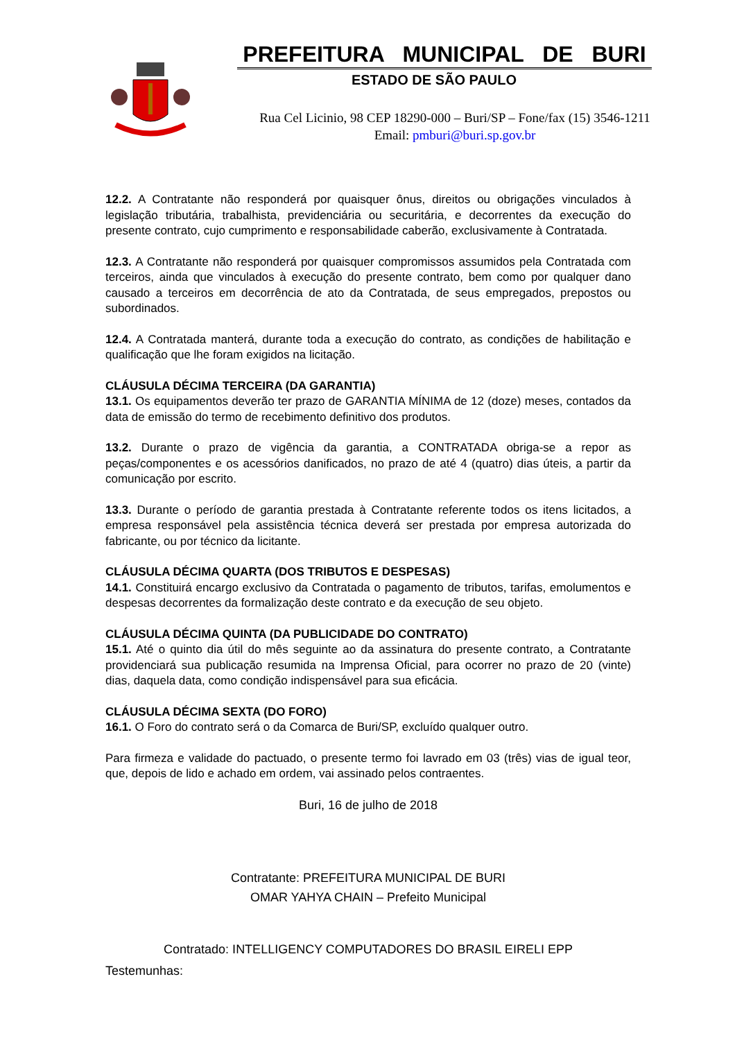PREFEITURA MUNICIPAL DE BURI
ESTADO DE SÃO PAULO
Rua Cel Licinio, 98 CEP 18290-000 – Buri/SP – Fone/fax (15) 3546-1211
Email: pmburi@buri.sp.gov.br
12.2. A Contratante não responderá por quaisquer ônus, direitos ou obrigações vinculados à legislação tributária, trabalhista, previdenciária ou securitária, e decorrentes da execução do presente contrato, cujo cumprimento e responsabilidade caberão, exclusivamente à Contratada.
12.3. A Contratante não responderá por quaisquer compromissos assumidos pela Contratada com terceiros, ainda que vinculados à execução do presente contrato, bem como por qualquer dano causado a terceiros em decorrência de ato da Contratada, de seus empregados, prepostos ou subordinados.
12.4. A Contratada manterá, durante toda a execução do contrato, as condições de habilitação e qualificação que lhe foram exigidos na licitação.
CLÁUSULA DÉCIMA TERCEIRA (DA GARANTIA)
13.1. Os equipamentos deverão ter prazo de GARANTIA MÍNIMA de 12 (doze) meses, contados da data de emissão do termo de recebimento definitivo dos produtos.
13.2. Durante o prazo de vigência da garantia, a CONTRATADA obriga-se a repor as peças/componentes e os acessórios danificados, no prazo de até 4 (quatro) dias úteis, a partir da comunicação por escrito.
13.3. Durante o período de garantia prestada à Contratante referente todos os itens licitados, a empresa responsável pela assistência técnica deverá ser prestada por empresa autorizada do fabricante, ou por técnico da licitante.
CLÁUSULA DÉCIMA QUARTA (DOS TRIBUTOS E DESPESAS)
14.1. Constituirá encargo exclusivo da Contratada o pagamento de tributos, tarifas, emolumentos e despesas decorrentes da formalização deste contrato e da execução de seu objeto.
CLÁUSULA DÉCIMA QUINTA (DA PUBLICIDADE DO CONTRATO)
15.1. Até o quinto dia útil do mês seguinte ao da assinatura do presente contrato, a Contratante providenciará sua publicação resumida na Imprensa Oficial, para ocorrer no prazo de 20 (vinte) dias, daquela data, como condição indispensável para sua eficácia.
CLÁUSULA DÉCIMA SEXTA (DO FORO)
16.1. O Foro do contrato será o da Comarca de Buri/SP, excluído qualquer outro.
Para firmeza e validade do pactuado, o presente termo foi lavrado em 03 (três) vias de igual teor, que, depois de lido e achado em ordem, vai assinado pelos contraentes.
Buri, 16 de julho de 2018
Contratante: PREFEITURA MUNICIPAL DE BURI
OMAR YAHYA CHAIN – Prefeito Municipal
Contratado: INTELLIGENCY COMPUTADORES DO BRASIL EIRELI EPP
Testemunhas: